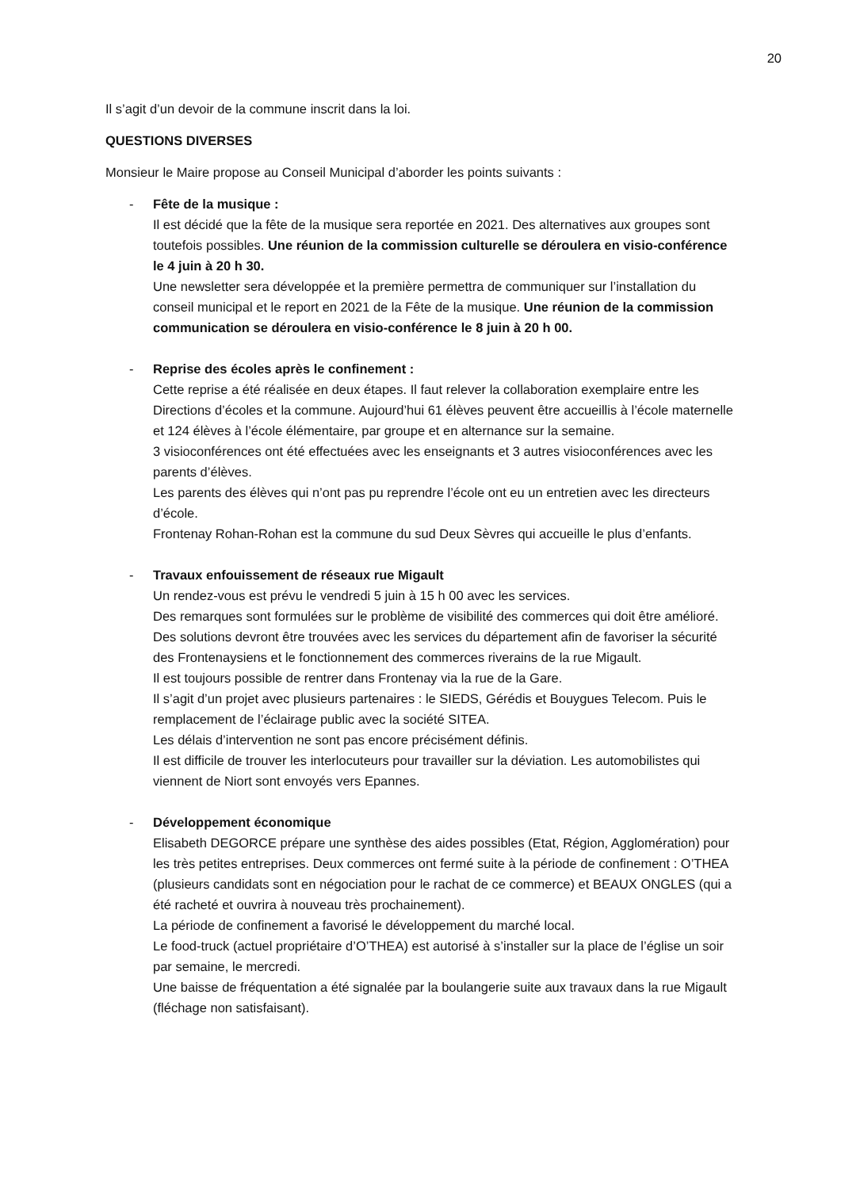20
Il s’agit d’un devoir de la commune inscrit dans la loi.
QUESTIONS DIVERSES
Monsieur le Maire propose au Conseil Municipal d’aborder les points suivants :
- Fête de la musique :
Il est décidé que la fête de la musique sera reportée en 2021. Des alternatives aux groupes sont toutefois possibles. Une réunion de la commission culturelle se déroulera en visio-conférence le 4 juin à 20 h 30.
Une newsletter sera développée et la première permettra de communiquer sur l’installation du conseil municipal et le report en 2021 de la Fête de la musique. Une réunion de la commission communication se déroulera en visio-conférence le 8 juin à 20 h 00.
- Reprise des écoles après le confinement :
Cette reprise a été réalisée en deux étapes. Il faut relever la collaboration exemplaire entre les Directions d’écoles et la commune. Aujourd’hui 61 élèves peuvent être accueillis à l’école maternelle et 124 élèves à l’école élémentaire, par groupe et en alternance sur la semaine.
3 visioconférences ont été effectuées avec les enseignants et 3 autres visioconférences avec les parents d’élèves.
Les parents des élèves qui n’ont pas pu reprendre l’école ont eu un entretien avec les directeurs d’école.
Frontenay Rohan-Rohan est la commune du sud Deux Sèvres qui accueille le plus d’enfants.
- Travaux enfouissement de réseaux rue Migault
Un rendez-vous est prévu le vendredi 5 juin à 15 h 00 avec les services.
Des remarques sont formulées sur le problème de visibilité des commerces qui doit être amélioré. Des solutions devront être trouvées avec les services du département afin de favoriser la sécurité des Frontenaysiens et le fonctionnement des commerces riverains de la rue Migault.
Il est toujours possible de rentrer dans Frontenay via la rue de la Gare.
Il s’agit d’un projet avec plusieurs partenaires : le SIEDS, Gérédis et Bouygues Telecom. Puis le remplacement de l’éclairage public avec la société SITEA.
Les délais d’intervention ne sont pas encore précisément définis.
Il est difficile de trouver les interlocuteurs pour travailler sur la déviation. Les automobilistes qui viennent de Niort sont envoyés vers Epannes.
- Développement économique
Elisabeth DEGORCE prépare une synthèse des aides possibles (Etat, Région, Agglomération) pour les très petites entreprises. Deux commerces ont fermé suite à la période de confinement : O’THEA (plusieurs candidats sont en négociation pour le rachat de ce commerce) et BEAUX ONGLES (qui a été racheté et ouvrira à nouveau très prochainement).
La période de confinement a favorisé le développement du marché local.
Le food-truck (actuel propriétaire d’O’THEA) est autorisé à s’installer sur la place de l’église un soir par semaine, le mercredi.
Une baisse de fréquentation a été signalée par la boulangerie suite aux travaux dans la rue Migault (fléchage non satisfaisant).